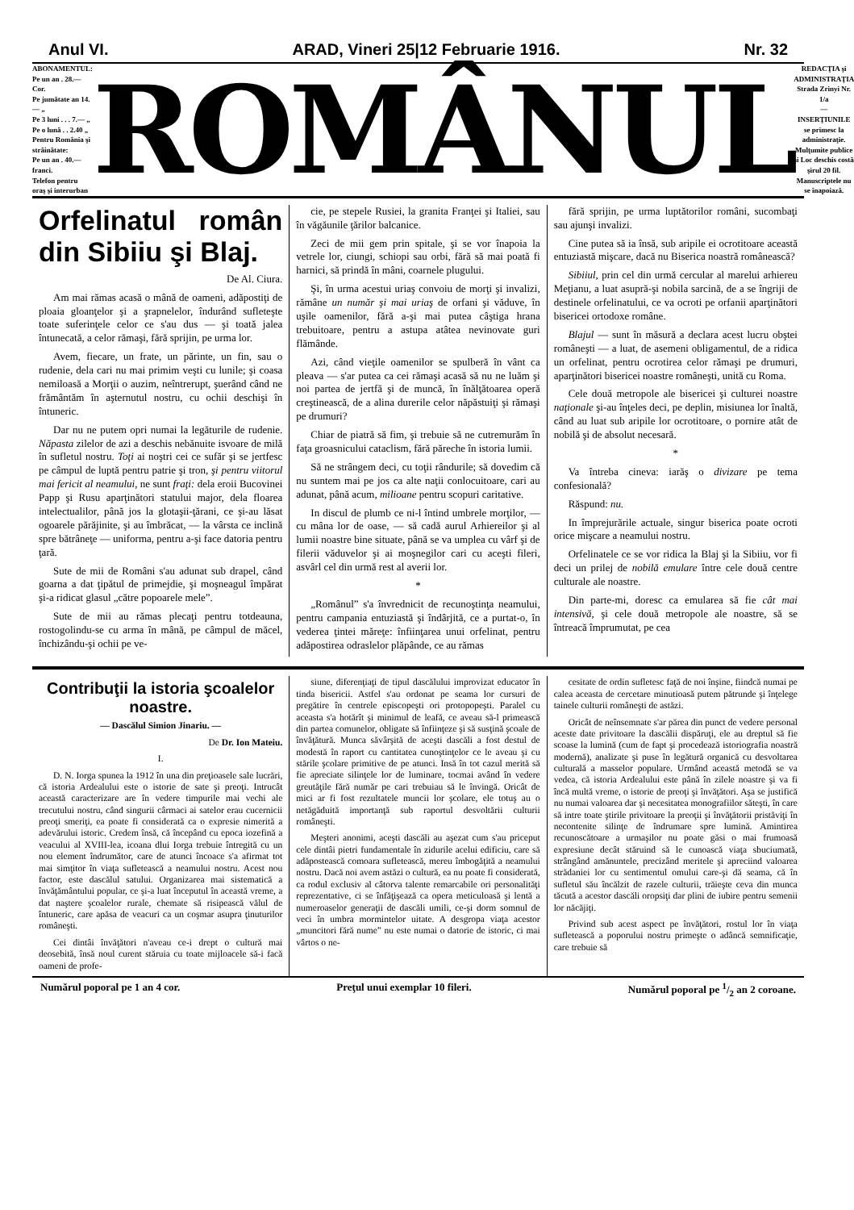Anul VI. ARAD, Vineri 25|12 Februarie 1916. Nr. 32
ABONAMENTUL:
Pe un an . 28.— Cor.
Pe jumătate an 14.— „
Pe 3 luni . . . 7.— „
Pe o lună . . 2.40 „
Pentru România şi străinătate:
Pe un an . 40.— franci.
Telefon pentru oraş şi interurban
ROMÂNUL
REDACŢIA şi ADMINISTRAŢIA
Strada Zrinyi Nr. 1/a
—
INSERŢIUNILE se primesc la administraţie.
Mulţumite publice şi Loc deschis costă şirul 20 fil.
Manuscriptele nu se înapoiază.
Orfelinatul român din Sibiiu şi Blaj.
De Al. Ciura.
Am mai rămas acasă o mână de oameni, adăpostiţi de ploaia gloanţelor şi a şrapnelelor, îndurând sufleteşte toate suferinţele celor ce s'au dus — şi toată jalea întunecată, a celor rămaşi, fără sprijin, pe urma lor.
Avem, fiecare, un frate, un părinte, un fin, sau o rudenie, dela cari nu mai primim veşti cu lunile; şi coasa nemiloasă a Morţii o auzim, neîntrerupt, şuerând când ne frământăm în aşternutul nostru, cu ochii deschişi în întuneric.
Dar nu ne putem opri numai la legăturile de rudenie. Năpasta zilelor de azi a deschis nebănuite isvoare de milă în sufletul nostru. Toţi ai noştri cei ce sufăr şi se jertfesc pe câmpul de luptă pentru patrie şi tron, şi pentru viitorul mai fericit al neamului, ne sunt fraţi: dela eroii Bucovinei Papp şi Rusu aparţinători statului major, dela floarea intelectualilor, până jos la glotaşii-ţărani, ce şi-au lăsat ogoarele părăjinite, şi au îmbrăcat, — la vârsta ce inclină spre bătrâneţe — uniforma, pentru a-şi face datoria pentru ţară.
Sute de mii de Români s'au adunat sub drapel, când goarna a dat ţipătul de primejdie, şi moşneagul împărat şi-a ridicat glasul „către popoarele mele”.
Sute de mii au rămas plecaţi pentru totdeauna, rostogolindu-se cu arma în mână, pe câmpul de măcel, închizându-şi ochii pe ve-
cie, pe stepele Rusiei, la granita Franţei şi Italiei, sau în văgăunile ţărilor balcanice.
Zeci de mii gem prin spitale, şi se vor înapoia la vetrele lor, ciungi, schiopi sau orbi, fără să mai poată fi harnici, să prindă în mâni, coarnele plugului.
Şi, în urma acestui uriaş convoiu de morţi şi invalizi, rămâne un număr şi mai uriaş de orfani şi văduve, în uşile oamenilor, fără a-şi mai putea câştiga hrana trebuitoare, pentru a astupa atâtea nevinovate guri flămânde.
Azi, când vieţile oamenilor se spulberă în vânt ca pleava — s'ar putea ca cei rămaşi acasă să nu ne luăm şi noi partea de jertfă şi de muncă, în înălţătoarea operă creştinească, de a alina durerile celor năpăstuiţi şi rămaşi pe drumuri?
Chiar de piatră să fim, şi trebuie să ne cutremurăm în faţa groasnicului cataclism, fără păreche în istoria lumii.
Să ne strângem deci, cu toţii rândurile; să dovedim că nu suntem mai pe jos ca alte naţii conlocuitoare, cari au adunat, până acum, milioane pentru scopuri caritative.
In discul de plumb ce ni-l întind umbrele morţilor, — cu mâna lor de oase, — să cadă aurul Arhiereilor şi al lumii noastre bine situate, până se va umplea cu vârf şi de filerii văduvelor şi ai moşnegilor cari cu aceşti fileri, asvârl cel din urmă rest al averii lor.
*
„Românul” s'a învrednicit de recunoştinţa neamului, pentru campania entuziastă şi îndârjită, ce a purtat-o, în vederea ţintei măreţe: înfiinţarea unui orfelinat, pentru adăpostirea odraslelor plăpânde, ce au rămas
fără sprijin, pe urma luptătorilor români, sucombaţi sau ajunşi invalizi.
Cine putea să ia însă, sub aripile ei ocrotitoare această entuziastă mişcare, dacă nu Biserica noastră românească?
Sibiiul, prin cel din urmă cercular al marelui arhiereu Meţianu, a luat asupră-şi nobila sarcină, de a se îngriji de destinele orfelinatului, ce va ocroti pe orfanii aparţinători bisericei ortodoxe române.
Blajul — sunt în măsură a declara acest lucru obştei româneşti — a luat, de asemeni obligamentul, de a ridica un orfelinat, pentru ocrotirea celor rămaşi pe drumuri, aparţinători bisericei noastre româneşti, unită cu Roma.
Cele două metropole ale bisericei şi culturei noastre naţionale şi-au înţeles deci, pe deplin, misiunea lor înaltă, când au luat sub aripile lor ocrotitoare, o pornire atât de nobilă şi de absolut necesară.
*
Va întreba cineva: iarăş o divizare pe tema confesională?
Răspund: nu.
In împrejurările actuale, singur biserica poate ocroti orice mişcare a neamului nostru.
Orfelinatele ce se vor ridica la Blaj şi la Sibiiu, vor fi deci un prilej de nobilă emulare între cele două centre culturale ale noastre.
Din parte-mi, doresc ca emularea să fie cât mai intensivă, şi cele două metropole ale noastre, să se întreacă împrumutat, pe cea
Contribuţii la istoria şcoalelor noastre.
— Dascălul Simion Jinariu. —
De Dr. Ion Mateiu.
I.
D. N. Iorga spunea la 1912 în una din preţioasele sale lucrări, că istoria Ardealului este o istorie de sate şi preoţi. Intrucât această caracterizare are în vedere timpurile mai vechi ale trecutului nostru, când singurii cârmaci ai satelor erau cucernicii preoţi smeriţi, ea poate fi considerată ca o expresie nimerită a adevărului istoric. Credem însă, că începând cu epoca iozefină a veacului al XVIII-lea, icoana dlui Iorga trebuie întregită cu un nou element îndrumător, care de atunci încoace s'a afirmat tot mai simţitor în viaţa sufletească a neamului nostru. Acest nou factor, este dascălul satului. Organizarea mai sistematică a învăţământului popular, ce şi-a luat începutul în această vreme, a dat naştere şcoalelor rurale, chemate să risipească vălul de întuneric, care apăsa de veacuri ca un coşmar asupra ţinuturilor româneşti.
Cei dintâi învăţători n'aveau ce-i drept o cultură mai deosebită, însă noul curent stăruia cu toate mijloacele să-i facă oameni de profe-
siune, diferenţiaţi de tipul dascălului improvizat educator în tinda bisericii. Astfel s'au ordonat pe seama lor cursuri de pregătire în centrele episcopeşti ori protopopeşti. Paralel cu aceasta s'a hotărît şi minimul de leafă, ce aveau să-l primească din partea comunelor, obligate să înfiinţeze şi să susţină şcoale de învăţătură. Munca săvârşită de aceşti dascăli a fost destul de modestă în raport cu cantitatea cunoştinţelor ce le aveau şi cu stările şcolare primitive de pe atunci. Insă în tot cazul merită să fie apreciate silinţele lor de luminare, tocmai având în vedere greutăţile fără număr pe cari trebuiau să le învingă. Oricât de mici ar fi fost rezultatele muncii lor şcolare, ele totuş au o netăgăduită importanţă sub raportul desvoltării culturii româneşti.
Meşteri anonimi, aceşti dascăli au aşezat cum s'au priceput cele dintâi pietri fundamentale în zidurile acelui edificiu, care să adăpostească comoara sufletească, mereu îmbogăţită a neamului nostru. Dacă noi avem astăzi o cultură, ea nu poate fi considerată, ca rodul exclusiv al câtorva talente remarcabile ori personalităţi reprezentative, ci se înfăţişează ca opera meticuloasă şi lentă a numeroaselor generaţii de dascăli umili, ce-şi dorm somnul de veci în umbra mormintelor uitate. A desgropa viaţa acestor „muncitori fără nume” nu este numai o datorie de istoric, ci mai vârtos o ne-
cesitate de ordin sufletesc faţă de noi înşine, fiindcă numai pe calea aceasta de cercetare minutioasă putem pătrunde şi înţelege tainele culturii româneşti de astăzi.
Oricât de neînsemnate s'ar părea din punct de vedere personal aceste date privitoare la dascălii dispăruţi, ele au dreptul să fie scoase la lumină (cum de fapt şi procedează istoriografia noastră modernă), analizate şi puse în legătură organică cu desvoltarea culturală a masselor populare. Urmând această metodă se va vedea, că istoria Ardealului este până în zilele noastre şi va fi încă multă vreme, o istorie de preoţi şi învăţători. Aşa se justifică nu numai valoarea dar şi necesitatea monografiilor săteşti, în care să intre toate ştirile privitoare la preoţii şi învăţătorii pristăviţi în necontenite silinţe de îndrumare spre lumină. Amintirea recunoscătoare a urmaşilor nu poate găsi o mai frumoasă expresiune decât stăruind să le cunoască viaţa sbuciumată, strângând amănuntele, precizând meritele şi apreciind valoarea strădaniei lor cu sentimentul omului care-şi dă seama, că în sufletul său încălzit de razele culturii, trăieşte ceva din munca tăcută a acestor dascăli oropsiţi dar plini de iubire pentru semenii lor năcăjiţi.
Privind sub acest aspect pe învăţători, rostul lor în viaţa sufletească a poporului nostru primeşte o adâncă semnificaţie, care trebuie să
Numărul poporal pe 1 an 4 cor. Preţul unui exemplar 10 fileri. Numărul poporal pe 1/2 an 2 coroane.